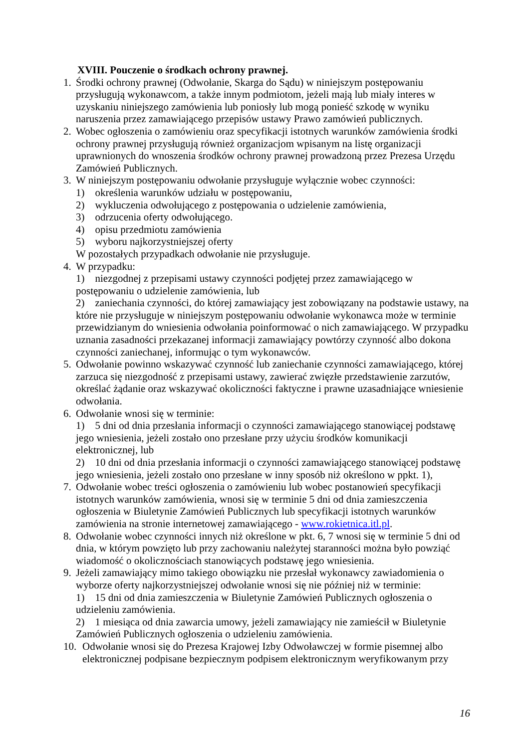XVIII. Pouczenie o środkach ochrony prawnej.
1. Środki ochrony prawnej (Odwołanie, Skarga do Sądu) w niniejszym postępowaniu przysługują wykonawcom, a także innym podmiotom, jeżeli mają lub miały interes w uzyskaniu niniejszego zamówienia lub poniosły lub mogą ponieść szkodę w wyniku naruszenia przez zamawiającego przepisów ustawy Prawo zamówień publicznych.
2. Wobec ogłoszenia o zamówieniu oraz specyfikacji istotnych warunków zamówienia środki ochrony prawnej przysługują również organizacjom wpisanym na listę organizacji uprawnionych do wnoszenia środków ochrony prawnej prowadzoną przez Prezesa Urzędu Zamówień Publicznych.
3. W niniejszym postępowaniu odwołanie przysługuje wyłącznie wobec czynności:
1) określenia warunków udziału w postępowaniu,
2) wykluczenia odwołującego z postępowania o udzielenie zamówienia,
3) odrzucenia oferty odwołującego.
4) opisu przedmiotu zamówienia
5) wyboru najkorzystniejszej oferty
W pozostałych przypadkach odwołanie nie przysługuje.
4. W przypadku:
1) niezgodnej z przepisami ustawy czynności podjętej przez zamawiającego w postępowaniu o udzielenie zamówienia, lub
2) zaniechania czynności, do której zamawiający jest zobowiązany na podstawie ustawy, na które nie przysługuje w niniejszym postępowaniu odwołanie wykonawca może w terminie przewidzianym do wniesienia odwołania poinformować o nich zamawiającego. W przypadku uznania zasadności przekazanej informacji zamawiający powtórzy czynność albo dokona czynności zaniechanej, informując o tym wykonawców.
5. Odwołanie powinno wskazywać czynność lub zaniechanie czynności zamawiającego, której zarzuca się niezgodność z przepisami ustawy, zawierać zwięzłe przedstawienie zarzutów, określać żądanie oraz wskazywać okoliczności faktyczne i prawne uzasadniające wniesienie odwołania.
6. Odwołanie wnosi się w terminie:
1) 5 dni od dnia przesłania informacji o czynności zamawiającego stanowiącej podstawę jego wniesienia, jeżeli zostało ono przesłane przy użyciu środków komunikacji elektronicznej, lub
2) 10 dni od dnia przesłania informacji o czynności zamawiającego stanowiącej podstawę jego wniesienia, jeżeli zostało ono przesłane w inny sposób niż określono w ppkt. 1),
7. Odwołanie wobec treści ogłoszenia o zamówieniu lub wobec postanowień specyfikacji istotnych warunków zamówienia, wnosi się w terminie 5 dni od dnia zamieszczenia ogłoszenia w Biuletynie Zamówień Publicznych lub specyfikacji istotnych warunków zamówienia na stronie internetowej zamawiającego - www.rokietnica.itl.pl.
8. Odwołanie wobec czynności innych niż określone w pkt. 6, 7 wnosi się w terminie 5 dni od dnia, w którym powzięto lub przy zachowaniu należytej staranności można było powziąć wiadomość o okolicznościach stanowiących podstawę jego wniesienia.
9. Jeżeli zamawiający mimo takiego obowiązku nie przesłał wykonawcy zawiadomienia o wyborze oferty najkorzystniejszej odwołanie wnosi się nie później niż w terminie:
1) 15 dni od dnia zamieszczenia w Biuletynie Zamówień Publicznych ogłoszenia o udzieleniu zamówienia.
2) 1 miesiąca od dnia zawarcia umowy, jeżeli zamawiający nie zamieścił w Biuletynie Zamówień Publicznych ogłoszenia o udzieleniu zamówienia.
10. Odwołanie wnosi się do Prezesa Krajowej Izby Odwoławczej w formie pisemnej albo elektronicznej podpisane bezpiecznym podpisem elektronicznym weryfikowanym przy
16